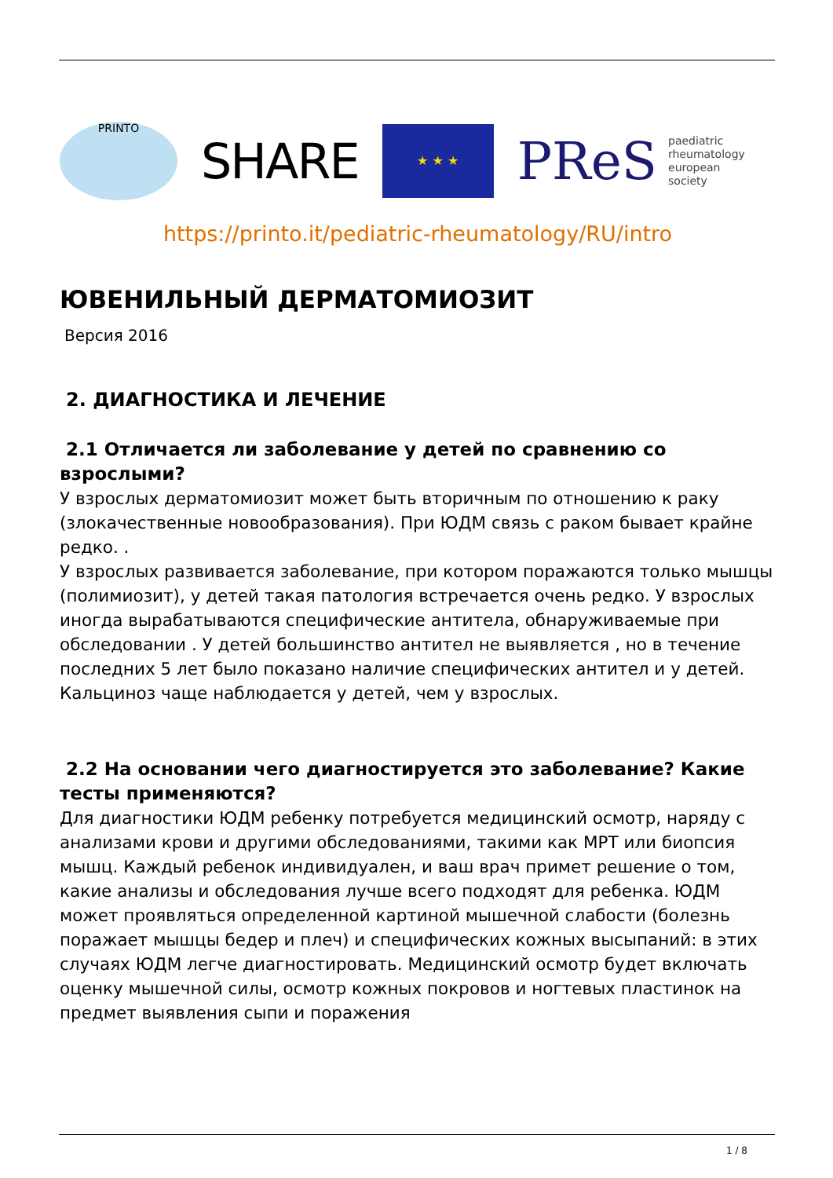PRINTO
SHARE
★ ★ ★
PReS paediatric
rheumatology
european
society
https://printo.it/pediatric-rheumatology/RU/intro
ЮВЕНИЛЬНЫЙ ДЕРМАТОМИОЗИТ
Версия 2016
2. ДИАГНОСТИКА И ЛЕЧЕНИЕ
2.1 Отличается ли заболевание у детей по сравнению со взрослыми?
У взрослых дерматомиозит может быть вторичным по отношению к раку (злокачественные новообразования). При ЮДМ связь с раком бывает крайне редко. .
У взрослых развивается заболевание, при котором поражаются только мышцы (полимиозит), у детей такая патология встречается очень редко. У взрослых иногда вырабатываются специфические антитела, обнаруживаемые при обследовании . У детей большинство антител не выявляется , но в течение последних 5 лет было показано наличие специфических антител и у детей. Кальциноз чаще наблюдается у детей, чем у взрослых.
2.2 На основании чего диагностируется это заболевание? Какие тесты применяются?
Для диагностики ЮДМ ребенку потребуется медицинский осмотр, наряду с анализами крови и другими обследованиями, такими как МРТ или биопсия мышц. Каждый ребенок индивидуален, и ваш врач примет решение о том, какие анализы и обследования лучше всего подходят для ребенка. ЮДМ может проявляться определенной картиной мышечной слабости (болезнь поражает мышцы бедер и плеч) и специфических кожных высыпаний: в этих случаях ЮДМ легче диагностировать. Медицинский осмотр будет включать оценку мышечной силы, осмотр кожных покровов и ногтевых пластинок на предмет выявления сыпи и поражения
1 / 8